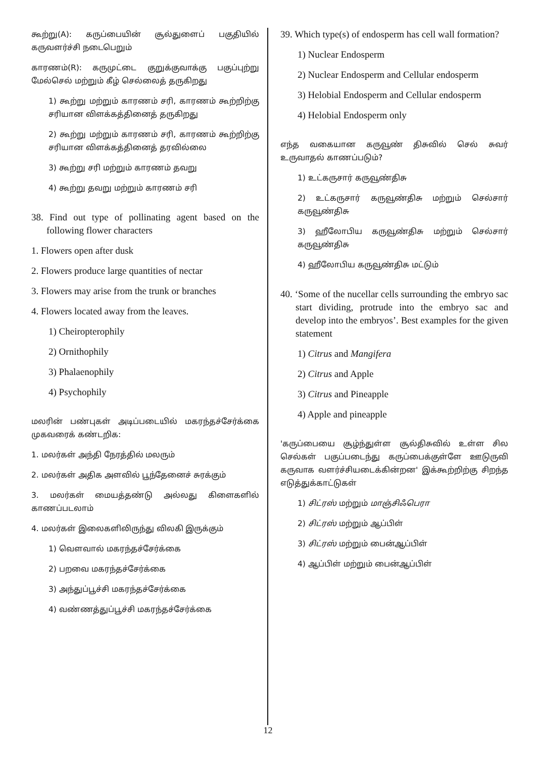கூற்று(A): கருப்பையின் சூல்துளைப் பகுதியில் கருவளர்ச்சி நடைபெறும்
காரணம்(R): கருமுட்டை குறுக்குவாக்கு பகுப்புற்று மேல்செல் மற்றும் கீழ் செல்லைத் தருகிறது
1) கூற்று மற்றும் காரணம் சரி, காரணம் கூற்றிற்கு சரியான விளக்கத்தினைத் தருகிறது
2) கூற்று மற்றும் காரணம் சரி, காரணம் கூற்றிற்கு சரியான விளக்கத்தினைத் தரவில்லை
3) கூற்று சரி மற்றும் காரணம் தவறு
4) கூற்று தவறு மற்றும் காரணம் சரி
38. Find out type of pollinating agent based on the following flower characters
1. Flowers open after dusk
2. Flowers produce large quantities of nectar
3. Flowers may arise from the trunk or branches
4. Flowers located away from the leaves.
1) Cheiropterophily
2) Ornithophily
3) Phalaenophily
4) Psychophily
மலரின் பண்புகள் அடிப்படையில் மகரந்தச்சேர்க்கை முகவரைக் கண்டறிக:
1. மலர்கள் அந்தி நேரத்தில் மலரும்
2. மலர்கள் அதிக அளவில் பூந்தேனைச் சுரக்கும்
3. மலர்கள் மையத்தண்டு அல்லது கிளைகளில் காணப்படலாம்
4. மலர்கள் இலைகளிலிருந்து விலகி இருக்கும்
1) வௌவால் மகரந்தச்சேர்க்கை
2) பறவை மகரந்தச்சேர்க்கை
3) அந்துப்பூச்சி மகரந்தச்சேர்க்கை
4) வண்ணத்துப்பூச்சி மகரந்தச்சேர்க்கை
39. Which type(s) of endosperm has cell wall formation?
1) Nuclear Endosperm
2) Nuclear Endosperm and Cellular endosperm
3) Helobial Endosperm and Cellular endosperm
4) Helobial Endosperm only
எந்த வகையான கருவூண் திசுவில் செல் சுவர் உருவாதல் காணப்படும்?
1) உட்கருசார் கருவூண்திசு
2) உட்கருசார் கருவூண்திசு மற்றும் செல்சார் கருவூண்திசு
3) ஹீலோபிய கருவூண்திசு மற்றும் செல்சார் கருவூண்திசு
4) ஹீலோபிய கருவூண்திசு மட்டும்
40. ‘Some of the nucellar cells surrounding the embryo sac start dividing, protrude into the embryo sac and develop into the embryos’. Best examples for the given statement
1) Citrus and Mangifera
2) Citrus and Apple
3) Citrus and Pineapple
4) Apple and pineapple
'கருப்பையை சூழ்ந்துள்ள சூல்திசுவில் உள்ள சில செல்கள் பகுப்படைந்து கருப்பைக்குள்ளே ஊடுருவி கருவாக வளர்ச்சியடைக்கின்றன' இக்கூற்றிற்கு சிறந்த எடுத்துக்காட்டுகள்
1) சிட்ரஸ் மற்றும் மாஞ்சிஃபெரா
2) சிட்ரஸ் மற்றும் ஆப்பிள்
3) சிட்ரஸ் மற்றும் பைன்ஆப்பிள்
4) ஆப்பிள் மற்றும் பைன்ஆப்பிள்
12